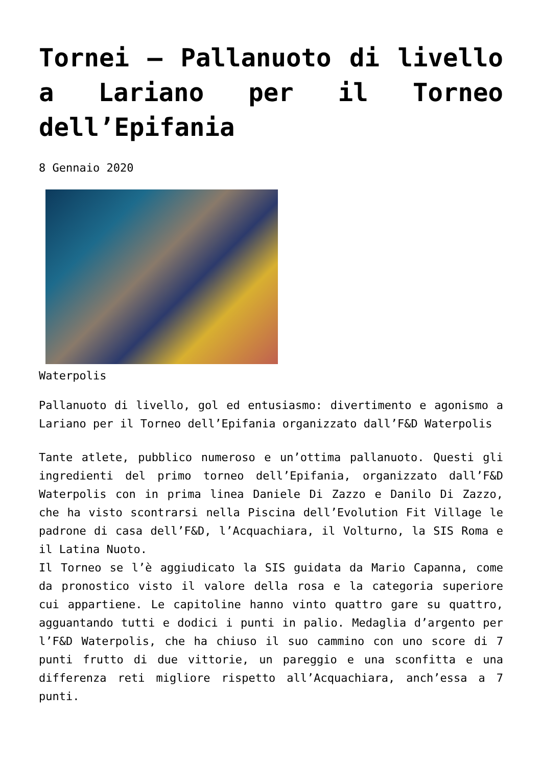Tornei – Pallanuoto di livello a Lariano per il Torneo dell’Epifania
8 Gennaio 2020
Waterpolis
Pallanuoto di livello, gol ed entusiasmo: divertimento e agonismo a Lariano per il Torneo dell’Epifania organizzato dall’F&D Waterpolis
Tante atlete, pubblico numeroso e un’ottima pallanuoto. Questi gli ingredienti del primo torneo dell’Epifania, organizzato dall’F&D Waterpolis con in prima linea Daniele Di Zazzo e Danilo Di Zazzo, che ha visto scontrarsi nella Piscina dell’Evolution Fit Village le padrone di casa dell’F&D, l’Acquachiara, il Volturno, la SIS Roma e il Latina Nuoto.
Il Torneo se l’è aggiudicato la SIS guidata da Mario Capanna, come da pronostico visto il valore della rosa e la categoria superiore cui appartiene. Le capitoline hanno vinto quattro gare su quattro, agguantando tutti e dodici i punti in palio. Medaglia d’argento per l’F&D Waterpolis, che ha chiuso il suo cammino con uno score di 7 punti frutto di due vittorie, un pareggio e una sconfitta e una differenza reti migliore rispetto all’Acquachiara, anch’essa a 7 punti.